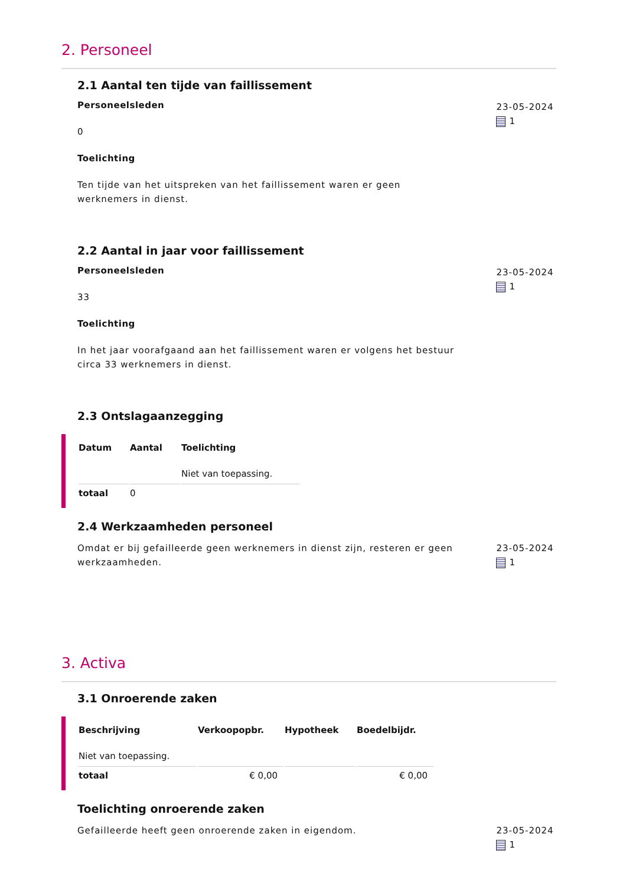2. Personeel
2.1 Aantal ten tijde van faillissement
Personeelsleden
0
Toelichting
Ten tijde van het uitspreken van het faillissement waren er geen werknemers in dienst.
23-05-2024
1
2.2 Aantal in jaar voor faillissement
Personeelsleden
33
Toelichting
In het jaar voorafgaand aan het faillissement waren er volgens het bestuur circa 33 werknemers in dienst.
23-05-2024
1
2.3 Ontslagaanzegging
| Datum | Aantal | Toelichting |
| --- | --- | --- |
| | | Niet van toepassing. |
| totaal | 0 | |
2.4 Werkzaamheden personeel
Omdat er bij gefailleerde geen werknemers in dienst zijn, resteren er geen werkzaamheden.
23-05-2024
1
3. Activa
3.1 Onroerende zaken
| Beschrijving | Verkoopopbr. | Hypotheek | Boedelbijdr. |
| --- | --- | --- | --- |
| Niet van toepassing. | | | |
| totaal | € 0,00 | | € 0,00 |
Toelichting onroerende zaken
Gefailleerde heeft geen onroerende zaken in eigendom. 23-05-2024
1